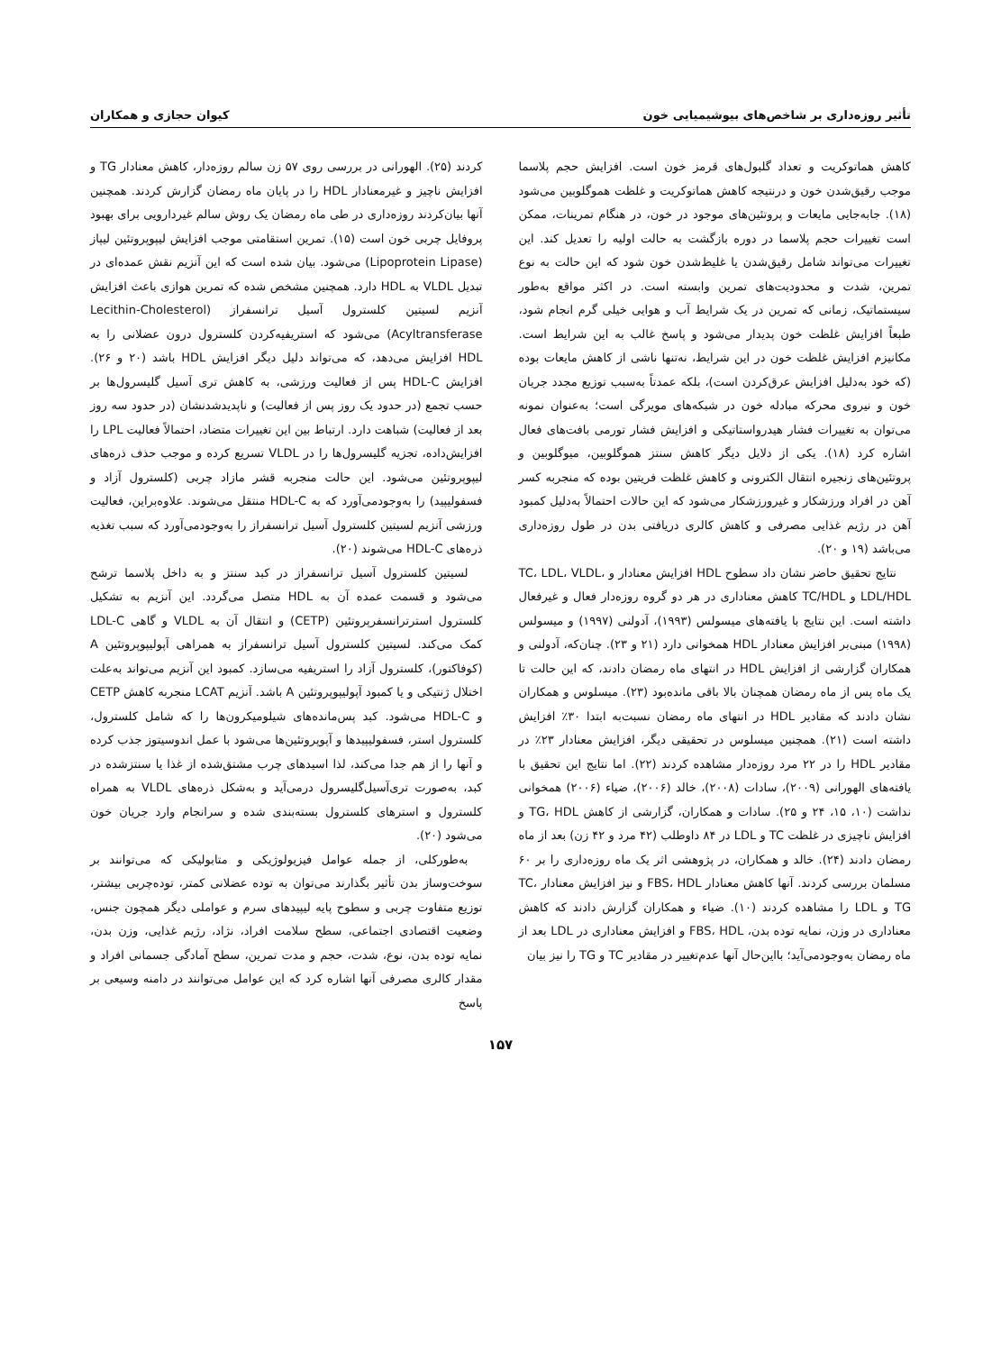تأثیر روزه‌داری بر شاخص‌های بیوشیمیایی خون کیوان حجازی و همکاران
کاهش هماتوکریت و تعداد گلبول‌های قرمز خون است. افزایش حجم پلاسما موجب رقیق‌شدن خون و درنتیجه کاهش هماتوکریت و غلظت هموگلوبین می‌شود (۱۸). جابه‌جایی مایعات و پروتئین‌های موجود در خون، در هنگام تمرینات، ممکن است تغییرات حجم پلاسما در دوره بازگشت به حالت اولیه را تعدیل کند. این تغییرات می‌تواند شامل رقیق‌شدن یا غلیظ‌شدن خون شود که این حالت به نوع تمرین، شدت و محدودیت‌های تمرین وابسته است. در اکثر مواقع به‌طور سیستماتیک، زمانی که تمرین در یک شرایط آب و هوایی خیلی گرم انجام شود، طبعاً افزایش غلظت خون پدیدار می‌شود و پاسخ غالب به این شرایط است. مکانیزم افزایش غلظت خون در این شرایط، نه‌تنها ناشی از کاهش مایعات بوده (که خود به‌دلیل افزایش عرق‌کردن است)، بلکه عمدتاً به‌سبب توزیع مجدد جریان خون و نیروی محرکه مبادله خون در شبکه‌های مویرگی است؛ به‌عنوان نمونه می‌توان به تغییرات فشار هیدرواستاتیکی و افزایش فشار تورمی بافت‌های فعال اشاره کرد (۱۸). یکی از دلایل دیگر کاهش سنتز هموگلوبین، میوگلوبین و پروتئین‌های زنجیره انتقال الکترونی و کاهش غلظت فریتین بوده که منجربه کسر آهن در افراد ورزشکار و غیرورزشکار می‌شود که این حالات احتمالاً به‌دلیل کمبود آهن در رژیم غذایی مصرفی و کاهش کالری دریافتی بدن در طول روزه‌داری می‌باشد (۱۹ و ۲۰).
نتایج تحقیق حاضر نشان داد سطوح HDL افزایش معنادار و TC، LDL، VLDL، LDL/HDL و TC/HDL کاهش معناداری در هر دو گروه روزه‌دار فعال و غیرفعال داشته است. این نتایج با یافته‌های میسولس (۱۹۹۳)، آدولنی (۱۹۹۷) و میسولس (۱۹۹۸) مبنی‌بر افزایش معنادار HDL همخوانی دارد (۲۱ و ۲۳). چنان‌که، آدولنی و همکاران گزارشی از افزایش HDL در انتهای ماه رمضان دادند، که این حالت تا یک ماه پس از ماه رمضان همچنان بالا باقی مانده‌بود (۲۳). میسلوس و همکاران نشان دادند که مقادیر HDL در انتهای ماه رمضان نسبت‌به ابتدا ۳۰٪ افزایش داشته است (۲۱). همچنین میسلوس در تحقیقی دیگر، افزایش معنادار ۲۳٪ در مقادیر HDL را در ۲۲ مرد روزه‌دار مشاهده کردند (۲۲). اما نتایج این تحقیق با یافته‌های الهورانی (۲۰۰۹)، سادات (۲۰۰۸)، خالد (۲۰۰۶)، ضیاء (۲۰۰۶) همخوانی نداشت (۱۰، ۱۵، ۲۴ و ۲۵). سادات و همکاران، گزارشی از کاهش TG، HDL و افزایش ناچیزی در غلظت TC و LDL در ۸۴ داوطلب (۴۲ مرد و ۴۲ زن) بعد از ماه رمضان دادند (۲۴). خالد و همکاران، در پژوهشی اثر یک ماه روزه‌داری را بر ۶۰ مسلمان بررسی کردند. آنها کاهش معنادار FBS، HDL و نیز افزایش معنادار TC، TG و LDL را مشاهده کردند (۱۰). ضیاء و همکاران گزارش دادند که کاهش معناداری در وزن، نمایه توده بدن، FBS، HDL و افزایش معناداری در LDL بعد از ماه رمضان به‌وجودمی‌آید؛ بااین‌حال آنها عدم‌تغییر در مقادیر TC و TG را نیز بیان
کردند (۲۵). الهورانی در بررسی روی ۵۷ زن سالم روزه‌دار، کاهش معنادار TG و افزایش ناچیز و غیرمعنادار HDL را در پایان ماه رمضان گزارش کردند. همچنین آنها بیان‌کردند روزه‌داری در طی ماه رمضان یک روش سالم غیردارویی برای بهبود پروفایل چربی خون است (۱۵). تمرین استقامتی موجب افزایش لیپوپروتئین لیپاز (Lipoprotein Lipase) می‌شود. بیان شده است که این آنزیم نقش عمده‌ای در تبدیل VLDL به HDL دارد. همچنین مشخص شده که تمرین هوازی باعث افزایش آنزیم لسیتین کلسترول آسیل ترانسفراز (Lecithin-Cholesterol Acyltransferase) می‌شود که استریفیه‌کردن کلسترول درون عضلانی را به HDL افزایش می‌دهد، که می‌تواند دلیل دیگر افزایش HDL باشد (۲۰ و ۲۶). افزایش HDL-C پس از فعالیت ورزشی، به کاهش تری آسیل گلیسرول‌ها بر حسب تجمع (در حدود یک روز پس از فعالیت) و ناپدیدشدنشان (در حدود سه روز بعد از فعالیت) شباهت دارد. ارتباط بین این تغییرات متضاد، احتمالاً فعالیت LPL را افزایش‌داده، تجزیه گلیسرول‌ها را در VLDL تسریع کرده و موجب حذف ذره‌های لیپوپروتئین می‌شود. این حالت منجربه قشر مازاد چربی (کلسترول آزاد و فسفولیپید) را به‌وجودمی‌آورد که به HDL-C منتقل می‌شوند. علاوه‌براین، فعالیت ورزشی آنزیم لسیتین کلسترول آسیل ترانسفراز را به‌وجودمی‌آورد که سبب تغذیه ذره‌های HDL-C می‌شوند (۲۰).
لسیتین کلسترول آسیل ترانسفراز در کبد سنتز و به داخل پلاسما ترشح می‌شود و قسمت عمده آن به HDL متصل می‌گردد. این آنزیم به تشکیل کلسترول استرترانسفرپروتئین (CETP) و انتقال آن به VLDL و گاهی LDL-C کمک می‌کند. لسیتین کلسترول آسیل ترانسفراز به همراهی آپولیپوپروتئین A (کوفاکتور)، کلسترول آزاد را استریفیه می‌سازد. کمبود این آنزیم می‌تواند به‌علت اختلال ژنتیکی و یا کمبود آپولیپوپروتئین A باشد. آنزیم LCAT منجربه کاهش CETP و HDL-C می‌شود. کبد پس‌مانده‌های شیلومیکرون‌ها را که شامل کلسترول، کلسترول استر، فسفولیپیدها و آپوپروتئین‌ها می‌شود با عمل اندوسیتوز جذب کرده و آنها را از هم جدا می‌کند، لذا اسیدهای چرب مشتق‌شده از غذا یا سنتزشده در کبد، به‌صورت تری‌آسیل‌گلیسرول درمی‌آید و به‌شکل ذره‌های VLDL به همراه کلسترول و استرهای کلسترول بسته‌بندی شده و سرانجام وارد جریان خون می‌شود (۲۰).
به‌طورکلی، از جمله عوامل فیزیولوژیکی و متابولیکی که می‌توانند بر سوخت‌وساز بدن تأثیر بگذارند می‌توان به توده عضلانی کمتر، توده‌چربی بیشتر، توزیع متفاوت چربی و سطوح پایه لیپیدهای سرم و عواملی دیگر همچون جنس، وضعیت اقتصادی اجتماعی، سطح سلامت افراد، نژاد، رژیم غذایی، وزن بدن، نمایه توده بدن، نوع، شدت، حجم و مدت تمرین، سطح آمادگی جسمانی افراد و مقدار کالری مصرفی آنها اشاره کرد که این عوامل می‌توانند در دامنه وسیعی بر پاسخ
۱۵۷